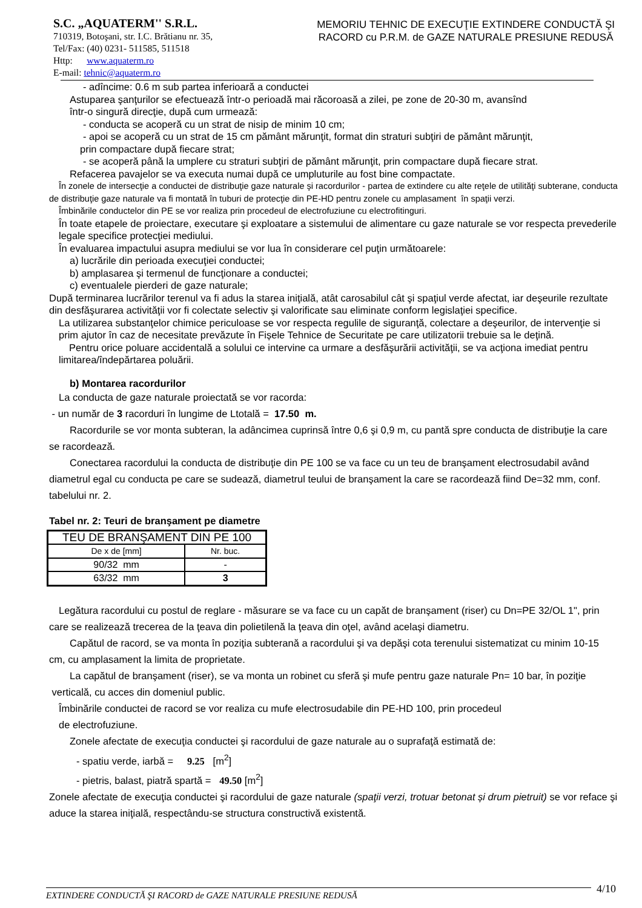S.C. „AQUATERM'' S.R.L.
710319, Botoşani, str. I.C. Brătianu nr. 35,
Tel/Fax: (40) 0231- 511585, 511518
Http: www.aquaterm.ro
E-mail: tehnic@aquaterm.ro
MEMORIU TEHNIC DE EXECUŢIE EXTINDERE CONDUCTĂ ŞI
RACORD cu P.R.M. de GAZE NATURALE PRESIUNE REDUSĂ
- adîncime: 0.6 m sub partea inferioară a conductei
Astuparea şanţurilor se efectuează într-o perioadă mai răcoroasă a zilei, pe zone de 20-30 m, avansînd
într-o singură direcţie, după cum urmează:
- conducta se acoperă cu un strat de nisip de minim 10 cm;
- apoi se acoperă cu un strat de 15 cm pământ mărunţit, format din straturi subţiri de pământ mărunţit,
prin compactare după fiecare strat;
- se acoperă până la umplere cu straturi subţiri de pământ mărunţit, prin compactare după fiecare strat.
Refacerea pavajelor se va executa numai după ce umpluturile au fost bine compactate.
În zonele de intersecţie a conductei de distribuţie gaze naturale şi racordurilor - partea de extindere cu alte reţele de utilităţi subterane, conducta de distribuţie gaze naturale va fi montată în tuburi de protecţie din PE-HD pentru zonele cu amplasament în spaţii verzi.
Îmbinările conductelor din PE se vor realiza prin procedeul de electrofuziune cu electrofitinguri.
În toate etapele de proiectare, executare şi exploatare a sistemului de alimentare cu gaze naturale se vor respecta prevederile legale specifice protecţiei mediului.
În evaluarea impactului asupra mediului se vor lua în considerare cel puţin următoarele:
a) lucrările din perioada execuţiei conductei;
b) amplasarea şi termenul de funcţionare a conductei;
c) eventualele pierderi de gaze naturale;
După terminarea lucrărilor terenul va fi adus la starea iniţială, atât carosabilul cât şi spaţiul verde afectat, iar deşeurile rezultate din desfăşurarea activităţii vor fi colectate selectiv şi valorificate sau eliminate conform legislaţiei specifice.
La utilizarea substanţelor chimice periculoase se vor respecta regulile de siguranţă, colectare a deşeurilor, de intervenţie si prim ajutor în caz de necesitate prevăzute în Fișele Tehnice de Securitate pe care utilizatorii trebuie sa le deţină.
Pentru orice poluare accidentală a solului ce intervine ca urmare a desfăşurării activităţii, se va acţiona imediat pentru limitarea/îndepărtarea poluării.
b) Montarea racordurilor
La conducta de gaze naturale proiectată se vor racorda:
- un număr de 3 racorduri în lungime de Ltotală = 17.50 m.
Racordurile se vor monta subteran, la adâncimea cuprinsă între 0,6 şi 0,9 m, cu pantă spre conducta de distribuţie la care se racordează.
Conectarea racordului la conducta de distribuţie din PE 100 se va face cu un teu de branşament electrosudabil având diametrul egal cu conducta pe care se sudează, diametrul teului de branşament la care se racordează fiind De=32 mm, conf. tabelului nr. 2.
Tabel nr. 2: Teuri de branşament pe diametre
| TEU DE BRANŞAMENT DIN PE 100 | |
| De x de [mm] | Nr. buc. |
| 90/32 mm | - |
| 63/32 mm | 3 |
Legătura racordului cu postul de reglare - măsurare se va face cu un capăt de branşament (riser) cu Dn=PE 32/OL 1", prin care se realizează trecerea de la ţeava din polietilenă la ţeava din oţel, având acelaşi diametru.
Capătul de racord, se va monta în poziţia subterană a racordului şi va depăşi cota terenului sistematizat cu minim 10-15 cm, cu amplasament la limita de proprietate.
La capătul de branşament (riser), se va monta un robinet cu sferă şi mufe pentru gaze naturale Pn= 10 bar, în poziţie verticală, cu acces din domeniul public.
Îmbinările conductei de racord se vor realiza cu mufe electrosudabile din PE-HD 100, prin procedeul
de electrofuziune.
Zonele afectate de execuţia conductei şi racordului de gaze naturale au o suprafaţă estimată de:
- spatiu verde, iarbă = 9.25 [m<sup>2</sup>]
- pietris, balast, piatră spartă = 49.50 [m<sup>2</sup>]
Zonele afectate de execuţia conductei şi racordului de gaze naturale (spaţii verzi, trotuar betonat și drum pietruit) se vor reface şi aduce la starea iniţială, respectându-se structura constructivă existentă.
EXTINDERE CONDUCTĂ ŞI RACORD de GAZE NATURALE PRESIUNE REDUSĂ 4/10